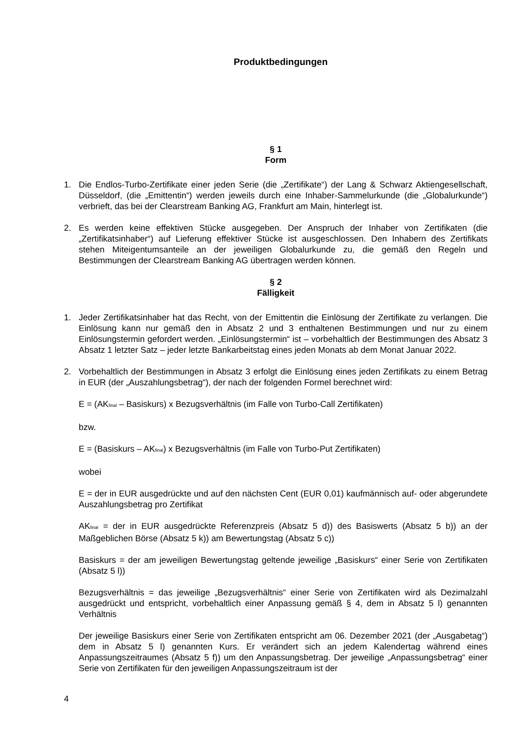Produktbedingungen
§ 1
Form
1. Die Endlos-Turbo-Zertifikate einer jeden Serie (die „Zertifikate“) der Lang & Schwarz Aktiengesellschaft, Düsseldorf, (die „Emittentin“) werden jeweils durch eine Inhaber-Sammelurkunde (die „Globalurkunde“) verbrieft, das bei der Clearstream Banking AG, Frankfurt am Main, hinterlegt ist.
2. Es werden keine effektiven Stücke ausgegeben. Der Anspruch der Inhaber von Zertifikaten (die „Zertifikatsinhaber“) auf Lieferung effektiver Stücke ist ausgeschlossen. Den Inhabern des Zertifikats stehen Miteigentumsanteile an der jeweiligen Globalurkunde zu, die gemäß den Regeln und Bestimmungen der Clearstream Banking AG übertragen werden können.
§ 2
Fälligkeit
1. Jeder Zertifikatsinhaber hat das Recht, von der Emittentin die Einlösung der Zertifikate zu verlangen. Die Einlösung kann nur gemäß den in Absatz 2 und 3 enthaltenen Bestimmungen und nur zu einem Einlösungstermin gefordert werden. „Einlösungstermin“ ist – vorbehaltlich der Bestimmungen des Absatz 3 Absatz 1 letzter Satz – jeder letzte Bankarbeitstag eines jeden Monats ab dem Monat Januar 2022.
2. Vorbehaltlich der Bestimmungen in Absatz 3 erfolgt die Einlösung eines jeden Zertifikats zu einem Betrag in EUR (der „Auszahlungsbetrag“), der nach der folgenden Formel berechnet wird:
E = (AK<sub>final</sub> – Basiskurs) x Bezugsverhältnis (im Falle von Turbo-Call Zertifikaten)
bzw.
E = (Basiskurs – AK<sub>final</sub>) x Bezugsverhältnis (im Falle von Turbo-Put Zertifikaten)
wobei
E = der in EUR ausgedrückte und auf den nächsten Cent (EUR 0,01) kaufmännisch auf- oder abgerundete Auszahlungsbetrag pro Zertifikat
AK<sub>final</sub> = der in EUR ausgedrückte Referenzpreis (Absatz 5 d)) des Basiswerts (Absatz 5 b)) an der Maßgeblichen Börse (Absatz 5 k)) am Bewertungstag (Absatz 5 c))
Basiskurs = der am jeweiligen Bewertungstag geltende jeweilige „Basiskurs“ einer Serie von Zertifikaten (Absatz 5 l))
Bezugsverhältnis = das jeweilige „Bezugsverhältnis“ einer Serie von Zertifikaten wird als Dezimalzahl ausgedrückt und entspricht, vorbehaltlich einer Anpassung gemäß § 4, dem in Absatz 5 l) genannten Verhältnis
Der jeweilige Basiskurs einer Serie von Zertifikaten entspricht am 06. Dezember 2021 (der „Ausgabetag“) dem in Absatz 5 l) genannten Kurs. Er verändert sich an jedem Kalendertag während eines Anpassungszeitraumes (Absatz 5 f)) um den Anpassungsbetrag. Der jeweilige „Anpassungsbetrag“ einer Serie von Zertifikaten für den jeweiligen Anpassungszeitraum ist der
4